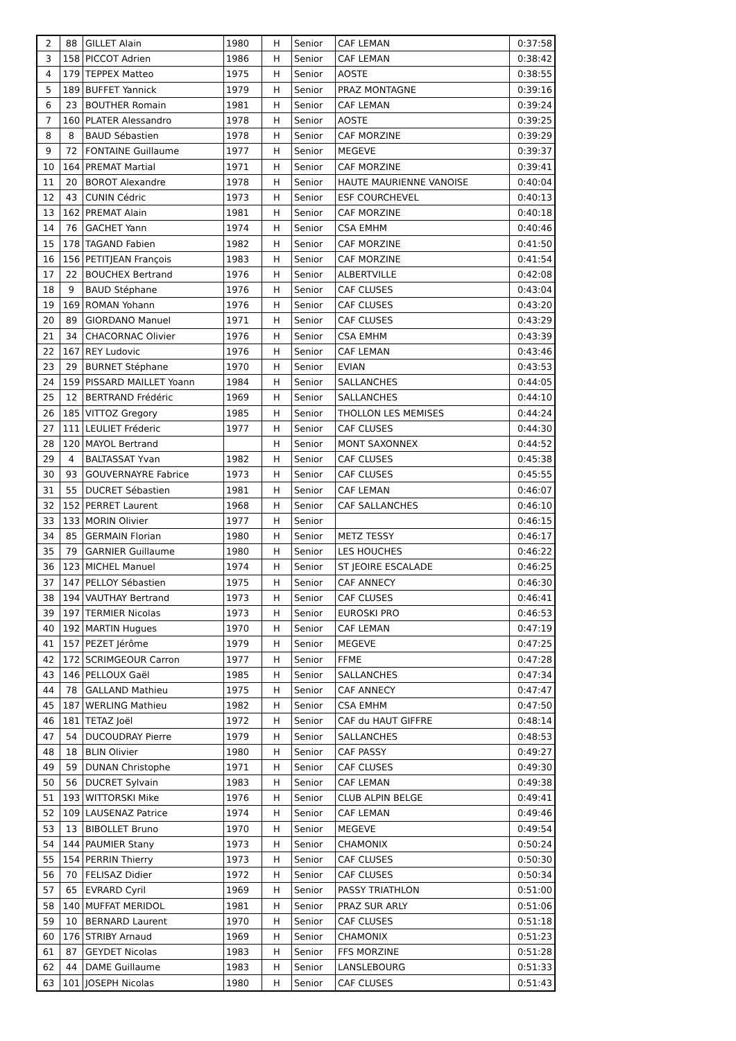| 2 | 88 | GILLET Alain | 1980 | H | Senior | CAF LEMAN | 0:37:58 |
| 3 | 158 | PICCOT Adrien | 1986 | H | Senior | CAF LEMAN | 0:38:42 |
| 4 | 179 | TEPPEX Matteo | 1975 | H | Senior | AOSTE | 0:38:55 |
| 5 | 189 | BUFFET Yannick | 1979 | H | Senior | PRAZ MONTAGNE | 0:39:16 |
| 6 | 23 | BOUTHER Romain | 1981 | H | Senior | CAF LEMAN | 0:39:24 |
| 7 | 160 | PLATER Alessandro | 1978 | H | Senior | AOSTE | 0:39:25 |
| 8 | 8 | BAUD Sébastien | 1978 | H | Senior | CAF MORZINE | 0:39:29 |
| 9 | 72 | FONTAINE Guillaume | 1977 | H | Senior | MEGEVE | 0:39:37 |
| 10 | 164 | PREMAT Martial | 1971 | H | Senior | CAF MORZINE | 0:39:41 |
| 11 | 20 | BOROT Alexandre | 1978 | H | Senior | HAUTE MAURIENNE VANOISE | 0:40:04 |
| 12 | 43 | CUNIN Cédric | 1973 | H | Senior | ESF COURCHEVEL | 0:40:13 |
| 13 | 162 | PREMAT Alain | 1981 | H | Senior | CAF MORZINE | 0:40:18 |
| 14 | 76 | GACHET Yann | 1974 | H | Senior | CSA EMHM | 0:40:46 |
| 15 | 178 | TAGAND Fabien | 1982 | H | Senior | CAF MORZINE | 0:41:50 |
| 16 | 156 | PETITJEAN François | 1983 | H | Senior | CAF MORZINE | 0:41:54 |
| 17 | 22 | BOUCHEX Bertrand | 1976 | H | Senior | ALBERTVILLE | 0:42:08 |
| 18 | 9 | BAUD Stéphane | 1976 | H | Senior | CAF CLUSES | 0:43:04 |
| 19 | 169 | ROMAN Yohann | 1976 | H | Senior | CAF CLUSES | 0:43:20 |
| 20 | 89 | GIORDANO Manuel | 1971 | H | Senior | CAF CLUSES | 0:43:29 |
| 21 | 34 | CHACORNAC Olivier | 1976 | H | Senior | CSA EMHM | 0:43:39 |
| 22 | 167 | REY Ludovic | 1976 | H | Senior | CAF LEMAN | 0:43:46 |
| 23 | 29 | BURNET Stéphane | 1970 | H | Senior | EVIAN | 0:43:53 |
| 24 | 159 | PISSARD MAILLET Yoann | 1984 | H | Senior | SALLANCHES | 0:44:05 |
| 25 | 12 | BERTRAND Frédéric | 1969 | H | Senior | SALLANCHES | 0:44:10 |
| 26 | 185 | VITTOZ Gregory | 1985 | H | Senior | THOLLON LES MEMISES | 0:44:24 |
| 27 | 111 | LEULIET Fréderic | 1977 | H | Senior | CAF CLUSES | 0:44:30 |
| 28 | 120 | MAYOL Bertrand | | H | Senior | MONT SAXONNEX | 0:44:52 |
| 29 | 4 | BALTASSAT Yvan | 1982 | H | Senior | CAF CLUSES | 0:45:38 |
| 30 | 93 | GOUVERNAYRE Fabrice | 1973 | H | Senior | CAF CLUSES | 0:45:55 |
| 31 | 55 | DUCRET Sébastien | 1981 | H | Senior | CAF LEMAN | 0:46:07 |
| 32 | 152 | PERRET Laurent | 1968 | H | Senior | CAF SALLANCHES | 0:46:10 |
| 33 | 133 | MORIN Olivier | 1977 | H | Senior | | 0:46:15 |
| 34 | 85 | GERMAIN Florian | 1980 | H | Senior | METZ TESSY | 0:46:17 |
| 35 | 79 | GARNIER Guillaume | 1980 | H | Senior | LES HOUCHES | 0:46:22 |
| 36 | 123 | MICHEL Manuel | 1974 | H | Senior | ST JEOIRE ESCALADE | 0:46:25 |
| 37 | 147 | PELLOY Sébastien | 1975 | H | Senior | CAF ANNECY | 0:46:30 |
| 38 | 194 | VAUTHAY Bertrand | 1973 | H | Senior | CAF CLUSES | 0:46:41 |
| 39 | 197 | TERMIER Nicolas | 1973 | H | Senior | EUROSKI PRO | 0:46:53 |
| 40 | 192 | MARTIN Hugues | 1970 | H | Senior | CAF LEMAN | 0:47:19 |
| 41 | 157 | PEZET Jérôme | 1979 | H | Senior | MEGEVE | 0:47:25 |
| 42 | 172 | SCRIMGEOUR Carron | 1977 | H | Senior | FFME | 0:47:28 |
| 43 | 146 | PELLOUX Gaël | 1985 | H | Senior | SALLANCHES | 0:47:34 |
| 44 | 78 | GALLAND Mathieu | 1975 | H | Senior | CAF ANNECY | 0:47:47 |
| 45 | 187 | WERLING Mathieu | 1982 | H | Senior | CSA EMHM | 0:47:50 |
| 46 | 181 | TETAZ Joël | 1972 | H | Senior | CAF du HAUT GIFFRE | 0:48:14 |
| 47 | 54 | DUCOUDRAY Pierre | 1979 | H | Senior | SALLANCHES | 0:48:53 |
| 48 | 18 | BLIN Olivier | 1980 | H | Senior | CAF PASSY | 0:49:27 |
| 49 | 59 | DUNAN Christophe | 1971 | H | Senior | CAF CLUSES | 0:49:30 |
| 50 | 56 | DUCRET Sylvain | 1983 | H | Senior | CAF LEMAN | 0:49:38 |
| 51 | 193 | WITTORSKI Mike | 1976 | H | Senior | CLUB ALPIN BELGE | 0:49:41 |
| 52 | 109 | LAUSENAZ Patrice | 1974 | H | Senior | CAF LEMAN | 0:49:46 |
| 53 | 13 | BIBOLLET Bruno | 1970 | H | Senior | MEGEVE | 0:49:54 |
| 54 | 144 | PAUMIER Stany | 1973 | H | Senior | CHAMONIX | 0:50:24 |
| 55 | 154 | PERRIN Thierry | 1973 | H | Senior | CAF CLUSES | 0:50:30 |
| 56 | 70 | FELISAZ Didier | 1972 | H | Senior | CAF CLUSES | 0:50:34 |
| 57 | 65 | EVRARD Cyril | 1969 | H | Senior | PASSY TRIATHLON | 0:51:00 |
| 58 | 140 | MUFFAT MERIDOL | 1981 | H | Senior | PRAZ SUR ARLY | 0:51:06 |
| 59 | 10 | BERNARD Laurent | 1970 | H | Senior | CAF CLUSES | 0:51:18 |
| 60 | 176 | STRIBY Arnaud | 1969 | H | Senior | CHAMONIX | 0:51:23 |
| 61 | 87 | GEYDET Nicolas | 1983 | H | Senior | FFS MORZINE | 0:51:28 |
| 62 | 44 | DAME Guillaume | 1983 | H | Senior | LANSLEBOURG | 0:51:33 |
| 63 | 101 | JOSEPH Nicolas | 1980 | H | Senior | CAF CLUSES | 0:51:43 |